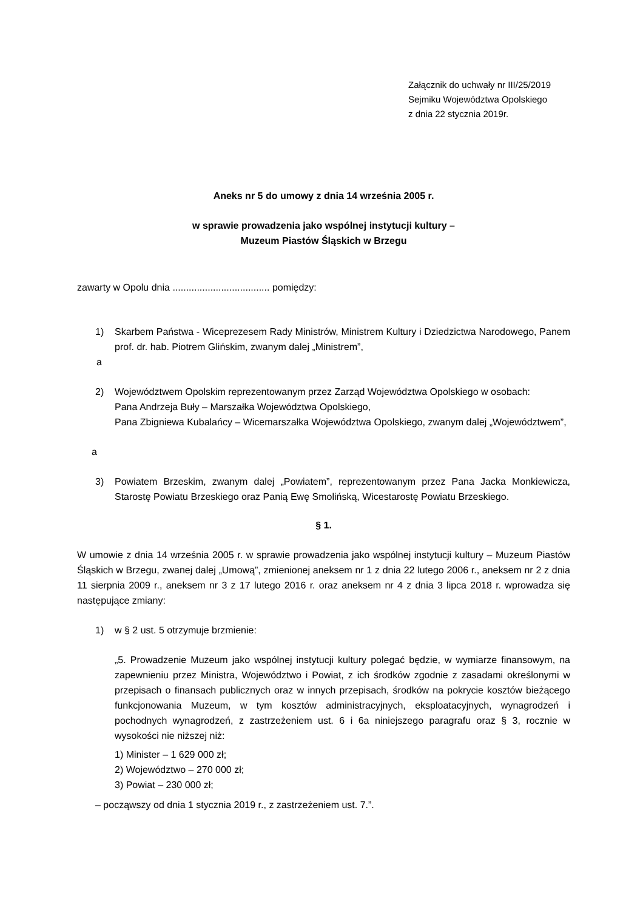Załącznik do uchwały nr III/25/2019
Sejmiku Województwa Opolskiego
z dnia 22 stycznia 2019r.
Aneks nr 5 do umowy z dnia 14 września 2005 r.
w sprawie prowadzenia jako wspólnej instytucji kultury –
Muzeum Piastów Śląskich w Brzegu
zawarty w Opolu dnia .................................... pomiędzy:
1) Skarbem Państwa - Wiceprezesem Rady Ministrów, Ministrem Kultury i Dziedzictwa Narodowego, Panem prof. dr. hab. Piotrem Glińskim, zwanym dalej „Ministrem”,
a
2) Województwem Opolskim reprezentowanym przez Zarząd Województwa Opolskiego w osobach:
Pana Andrzeja Buły – Marszałka Województwa Opolskiego,
Pana Zbigniewa Kubalańcy – Wicemarszałka Województwa Opolskiego, zwanym dalej „Województwem”,
a
3) Powiatem Brzeskim, zwanym dalej „Powiatem”, reprezentowanym przez Pana Jacka Monkiewicza, Starostę Powiatu Brzeskiego oraz Panią Ewę Smolińską, Wicestarostę Powiatu Brzeskiego.
§ 1.
W umowie z dnia 14 września 2005 r. w sprawie prowadzenia jako wspólnej instytucji kultury – Muzeum Piastów Śląskich w Brzegu, zwanej dalej „Umową”, zmienionej aneksem nr 1 z dnia 22 lutego 2006 r., aneksem nr 2 z dnia 11 sierpnia 2009 r., aneksem nr 3 z 17 lutego 2016 r. oraz aneksem nr 4 z dnia 3 lipca 2018 r. wprowadza się następujące zmiany:
1) w § 2 ust. 5 otrzymuje brzmienie:
„5. Prowadzenie Muzeum jako wspólnej instytucji kultury polegać będzie, w wymiarze finansowym, na zapewnieniu przez Ministra, Województwo i Powiat, z ich środków zgodnie z zasadami określonymi w przepisach o finansach publicznych oraz w innych przepisach, środków na pokrycie kosztów bieżącego funkcjonowania Muzeum, w tym kosztów administracyjnych, eksploatacyjnych, wynagrodzeń i pochodnych wynagrodzeń, z zastrzeżeniem ust. 6 i 6a niniejszego paragrafu oraz § 3, rocznie w wysokości nie niższej niż:
1) Minister – 1 629 000 zł;
2) Województwo – 270 000 zł;
3) Powiat – 230 000 zł;
– począwszy od dnia 1 stycznia 2019 r., z zastrzeżeniem ust. 7.”.